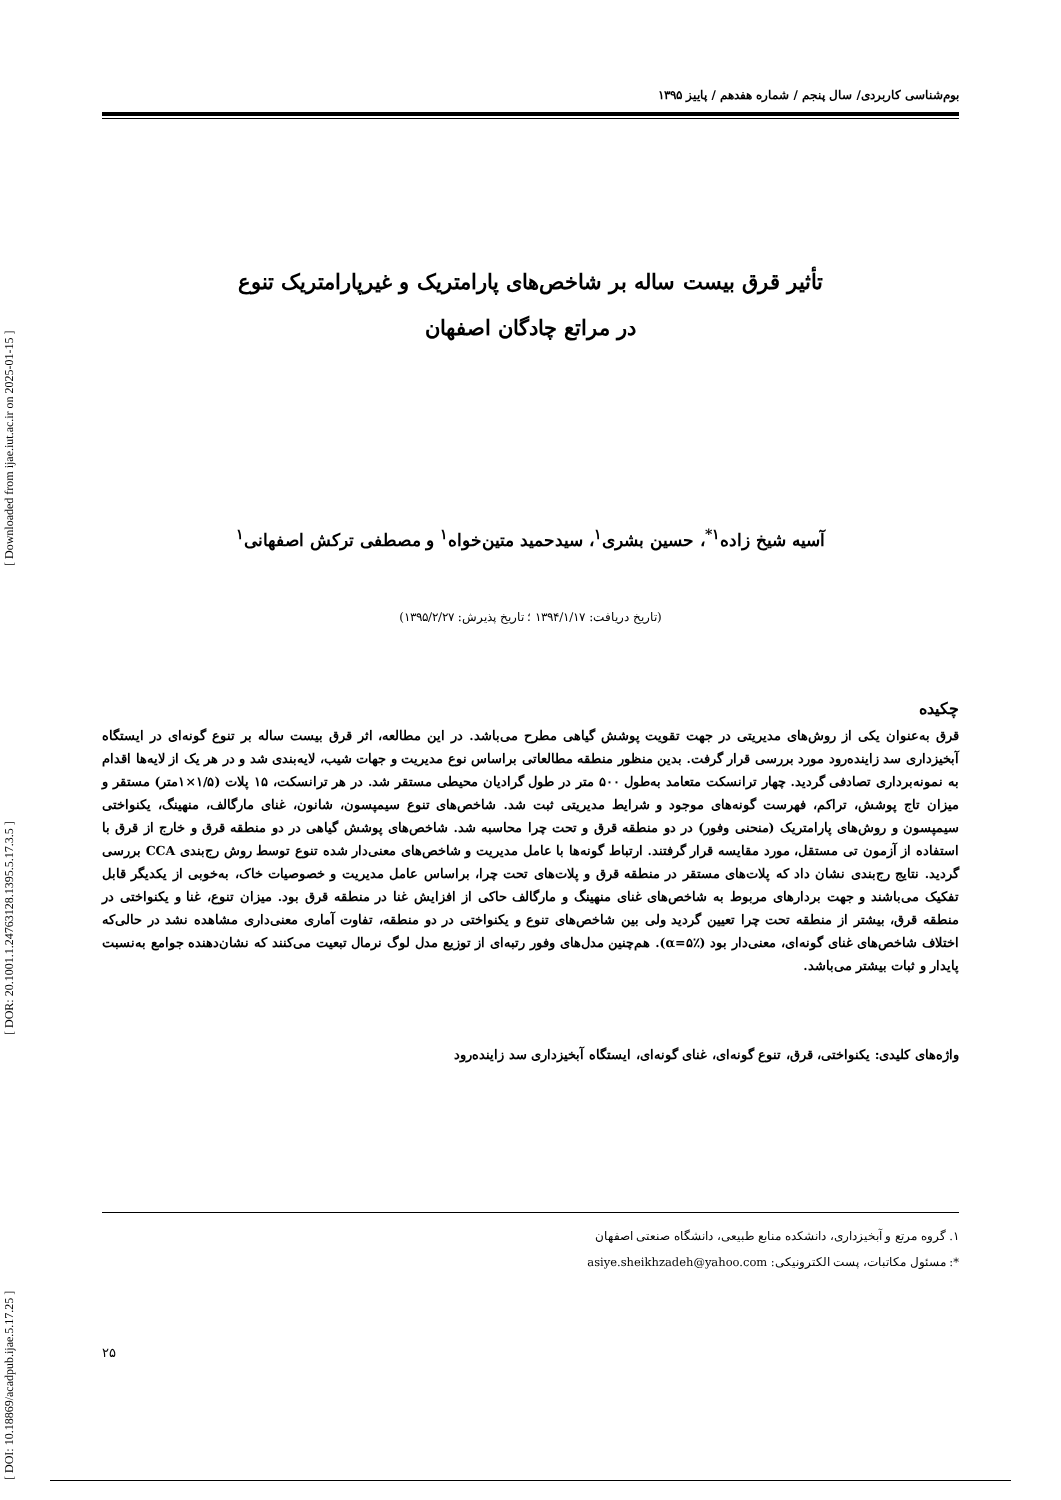[ DOI: 10.18869/acadpub.ijae.5.17.25 ] [ DOR: 20.1001.1.24763128.1395.5.17.3.5 ] [ Downloaded from ijae.iut.ac.ir on 2025-01-15 ]
بوم‌شناسی کاربردی/ سال پنجم / شماره هفدهم / پاییز ۱۳۹۵
تأثیر قرق بیست ساله بر شاخص‌های پارامتریک و غیرپارامتریک تنوع
در مراتع چادگان اصفهان
آسیه شیخ زاده<sup>۱*</sup>، حسین بشری<sup>۱</sup>، سیدحمید متین‌خواه<sup>۱</sup> و مصطفی ترکش اصفهانی<sup>۱</sup>
(تاریخ دریافت: ۱۳۹۴/۱/۱۷ ؛ تاریخ پذیرش: ۱۳۹۵/۲/۲۷)
چکیده
قرق به‌عنوان یکی از روش‌های مدیریتی در جهت تقویت پوشش گیاهی مطرح می‌باشد. در این مطالعه، اثر قرق بیست ساله بر تنوع گونه‌ای در ایستگاه آبخیزداری سد زاینده‌رود مورد بررسی قرار گرفت. بدین منظور منطقه مطالعاتی براساس نوع مدیریت و جهات شیب، لایه‌بندی شد و در هر یک از لایه‌ها اقدام به نمونه‌برداری تصادفی گردید. چهار ترانسکت متعامد به‌طول ۵۰۰ متر در طول گرادیان محیطی مستقر شد. در هر ترانسکت، ۱۵ پلات (۱/۵×۱متر) مستقر و میزان تاج پوشش، تراکم، فهرست گونه‌های موجود و شرایط مدیریتی ثبت شد. شاخص‌های تنوع سیمپسون، شانون، غنای مارگالف، منهینگ، یکنواختی سیمپسون و روش‌های پارامتریک (منحنی وفور) در دو منطقه قرق و تحت چرا محاسبه شد. شاخص‌های پوشش گیاهی در دو منطقه قرق و خارج از قرق با استفاده از آزمون تی مستقل، مورد مقایسه قرار گرفتند. ارتباط گونه‌ها با عامل مدیریت و شاخص‌های معنی‌دار شده تنوع توسط روش رج‌بندی CCA بررسی گردید. نتایج رج‌بندی نشان داد که پلات‌های مستقر در منطقه قرق و پلات‌های تحت چرا، براساس عامل مدیریت و خصوصیات خاک، به‌خوبی از یکدیگر قابل تفکیک می‌باشند و جهت بردارهای مربوط به شاخص‌های غنای منهینگ و مارگالف حاکی از افزایش غنا در منطقه قرق بود. میزان تنوع، غنا و یکنواختی در منطقه قرق، بیشتر از منطقه تحت چرا تعیین گردید ولی بین شاخص‌های تنوع و یکنواختی در دو منطقه، تفاوت آماری معنی‌داری مشاهده نشد در حالی‌که اختلاف شاخص‌های غنای گونه‌ای، معنی‌دار بود (α=۵٪). هم‌چنین مدل‌های وفور رتبه‌ای از توزیع مدل لوگ نرمال تبعیت می‌کنند که نشان‌دهنده جوامع به‌نسبت پایدار و ثبات بیشتر می‌باشد.
واژه‌های کلیدی: یکنواختی، قرق، تنوع گونه‌ای، غنای گونه‌ای، ایستگاه آبخیزداری سد زاینده‌رود
۱. گروه مرتع و آبخیزداری، دانشکده منابع طبیعی، دانشگاه صنعتی اصفهان
*: مسئول مکاتبات، پست الکترونیکی: asiye.sheikhzadeh@yahoo.com
۲۵